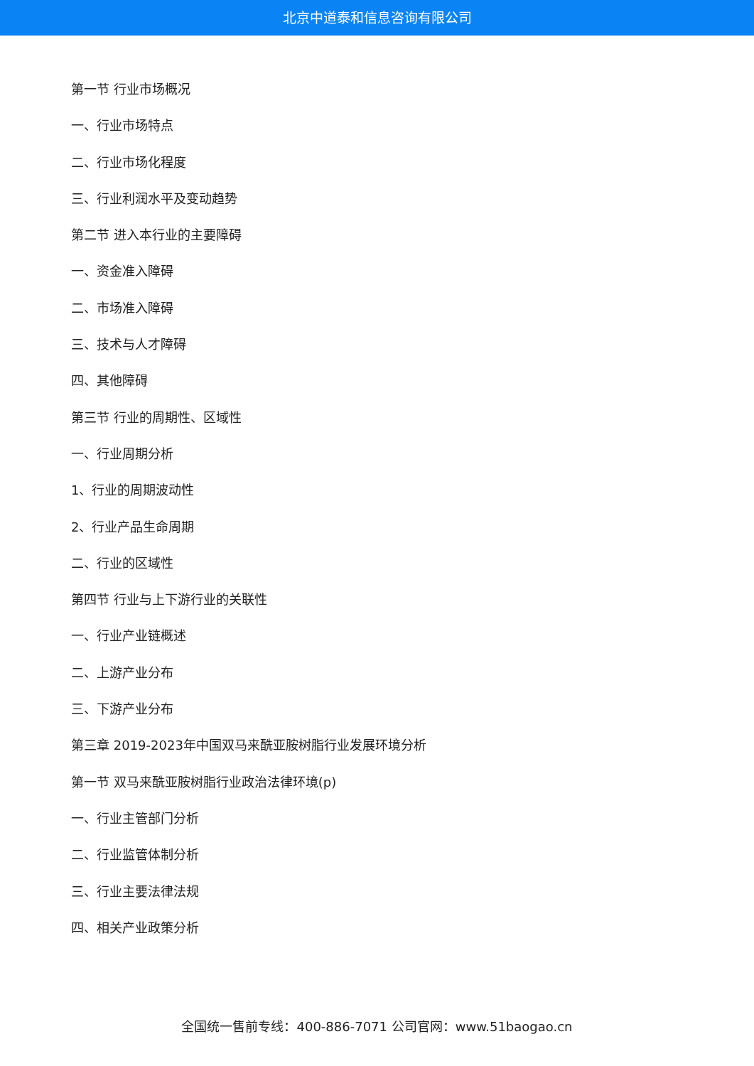北京中道泰和信息咨询有限公司
第一节 行业市场概况
一、行业市场特点
二、行业市场化程度
三、行业利润水平及变动趋势
第二节 进入本行业的主要障碍
一、资金准入障碍
二、市场准入障碍
三、技术与人才障碍
四、其他障碍
第三节 行业的周期性、区域性
一、行业周期分析
1、行业的周期波动性
2、行业产品生命周期
二、行业的区域性
第四节 行业与上下游行业的关联性
一、行业产业链概述
二、上游产业分布
三、下游产业分布
第三章 2019-2023年中国双马来酰亚胺树脂行业发展环境分析
第一节 双马来酰亚胺树脂行业政治法律环境(p)
一、行业主管部门分析
二、行业监管体制分析
三、行业主要法律法规
四、相关产业政策分析
全国统一售前专线：400-886-7071 公司官网：www.51baogao.cn